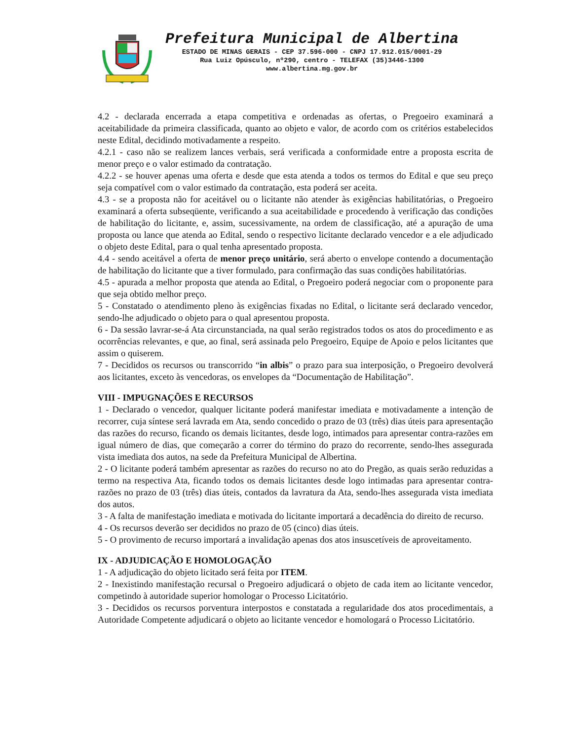Prefeitura Municipal de Albertina
ESTADO DE MINAS GERAIS - CEP 37.596-000 - CNPJ 17.912.015/0001-29
Rua Luiz Opúsculo, nº290, centro - TELEFAX (35)3446-1300
www.albertina.mg.gov.br
4.2 - declarada encerrada a etapa competitiva e ordenadas as ofertas, o Pregoeiro examinará a aceitabilidade da primeira classificada, quanto ao objeto e valor, de acordo com os critérios estabelecidos neste Edital, decidindo motivadamente a respeito.
4.2.1 - caso não se realizem lances verbais, será verificada a conformidade entre a proposta escrita de menor preço e o valor estimado da contratação.
4.2.2 - se houver apenas uma oferta e desde que esta atenda a todos os termos do Edital e que seu preço seja compatível com o valor estimado da contratação, esta poderá ser aceita.
4.3 - se a proposta não for aceitável ou o licitante não atender às exigências habilitatórias, o Pregoeiro examinará a oferta subseqüente, verificando a sua aceitabilidade e procedendo à verificação das condições de habilitação do licitante, e, assim, sucessivamente, na ordem de classificação, até a apuração de uma proposta ou lance que atenda ao Edital, sendo o respectivo licitante declarado vencedor e a ele adjudicado o objeto deste Edital, para o qual tenha apresentado proposta.
4.4 - sendo aceitável a oferta de menor preço unitário, será aberto o envelope contendo a documentação de habilitação do licitante que a tiver formulado, para confirmação das suas condições habilitatórias.
4.5 - apurada a melhor proposta que atenda ao Edital, o Pregoeiro poderá negociar com o proponente para que seja obtido melhor preço.
5 - Constatado o atendimento pleno às exigências fixadas no Edital, o licitante será declarado vencedor, sendo-lhe adjudicado o objeto para o qual apresentou proposta.
6 - Da sessão lavrar-se-á Ata circunstanciada, na qual serão registrados todos os atos do procedimento e as ocorrências relevantes, e que, ao final, será assinada pelo Pregoeiro, Equipe de Apoio e pelos licitantes que assim o quiserem.
7 - Decididos os recursos ou transcorrido “in albis” o prazo para sua interposição, o Pregoeiro devolverá aos licitantes, exceto às vencedoras, os envelopes da “Documentação de Habilitação”.
VIII - IMPUGNAÇÕES E RECURSOS
1 - Declarado o vencedor, qualquer licitante poderá manifestar imediata e motivadamente a intenção de recorrer, cuja síntese será lavrada em Ata, sendo concedido o prazo de 03 (três) dias úteis para apresentação das razões do recurso, ficando os demais licitantes, desde logo, intimados para apresentar contra-razões em igual número de dias, que começarão a correr do término do prazo do recorrente, sendo-lhes assegurada vista imediata dos autos, na sede da Prefeitura Municipal de Albertina.
2 - O licitante poderá também apresentar as razões do recurso no ato do Pregão, as quais serão reduzidas a termo na respectiva Ata, ficando todos os demais licitantes desde logo intimadas para apresentar contra-razões no prazo de 03 (três) dias úteis, contados da lavratura da Ata, sendo-lhes assegurada vista imediata dos autos.
3 - A falta de manifestação imediata e motivada do licitante importará a decadência do direito de recurso.
4 - Os recursos deverão ser decididos no prazo de 05 (cinco) dias úteis.
5 - O provimento de recurso importará a invalidação apenas dos atos insuscetíveis de aproveitamento.
IX - ADJUDICAÇÃO E HOMOLOGAÇÃO
1 - A adjudicação do objeto licitado será feita por ITEM.
2 - Inexistindo manifestação recursal o Pregoeiro adjudicará o objeto de cada item ao licitante vencedor, competindo à autoridade superior homologar o Processo Licitatório.
3 - Decididos os recursos porventura interpostos e constatada a regularidade dos atos procedimentais, a Autoridade Competente adjudicará o objeto ao licitante vencedor e homologará o Processo Licitatório.